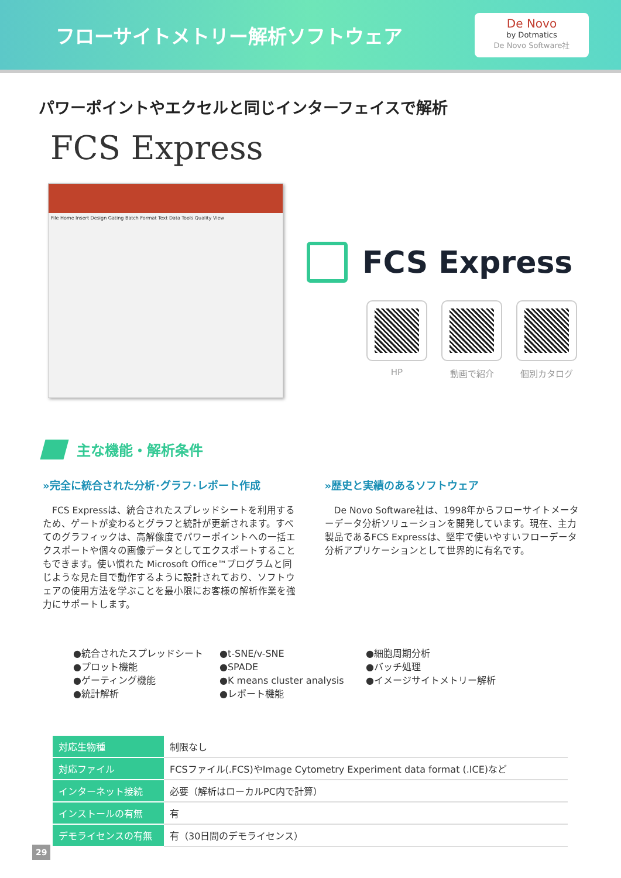フローサイトメトリー解析ソフトウェア
De Novo
by Dotmatics
De Novo Software社
パワーポイントやエクセルと同じインターフェイスで解析
FCS Express
File Home Insert Design Gating Batch Format Text Data Tools Quality View
FCS Express
HP 動画で紹介 個別カタログ
主な機能・解析条件
»完全に統合された分析･グラフ･レポート作成
　FCS Expressは、統合されたスプレッドシートを利用するため、ゲートが変わるとグラフと統計が更新されます。すべてのグラフィックは、高解像度でパワーポイントへの一括エクスポートや個々の画像データとしてエクスポートすることもできます。使い慣れた Microsoft Office™プログラムと同じような見た目で動作するように設計されており、ソフトウェアの使用方法を学ぶことを最小限にお客様の解析作業を強力にサポートします。
»歴史と実績のあるソフトウェア
　De Novo Software社は、1998年からフローサイトメーターデータ分析ソリューションを開発しています。現在、主力製品であるFCS Expressは、堅牢で使いやすいフローデータ分析アプリケーションとして世界的に有名です。
●統合されたスプレッドシート
●プロット機能
●ゲーティング機能
●統計解析
●t-SNE/v-SNE
●SPADE
●K means cluster analysis
●レポート機能
●細胞周期分析
●バッチ処理
●イメージサイトメトリー解析
| 対応生物種 | 制限なし |
| 対応ファイル | FCSファイル(.FCS)やImage Cytometry Experiment data format (.ICE)など |
| インターネット接続 | 必要（解析はローカルPC内で計算） |
| インストールの有無 | 有 |
| デモライセンスの有無 | 有（30日間のデモライセンス） |
29